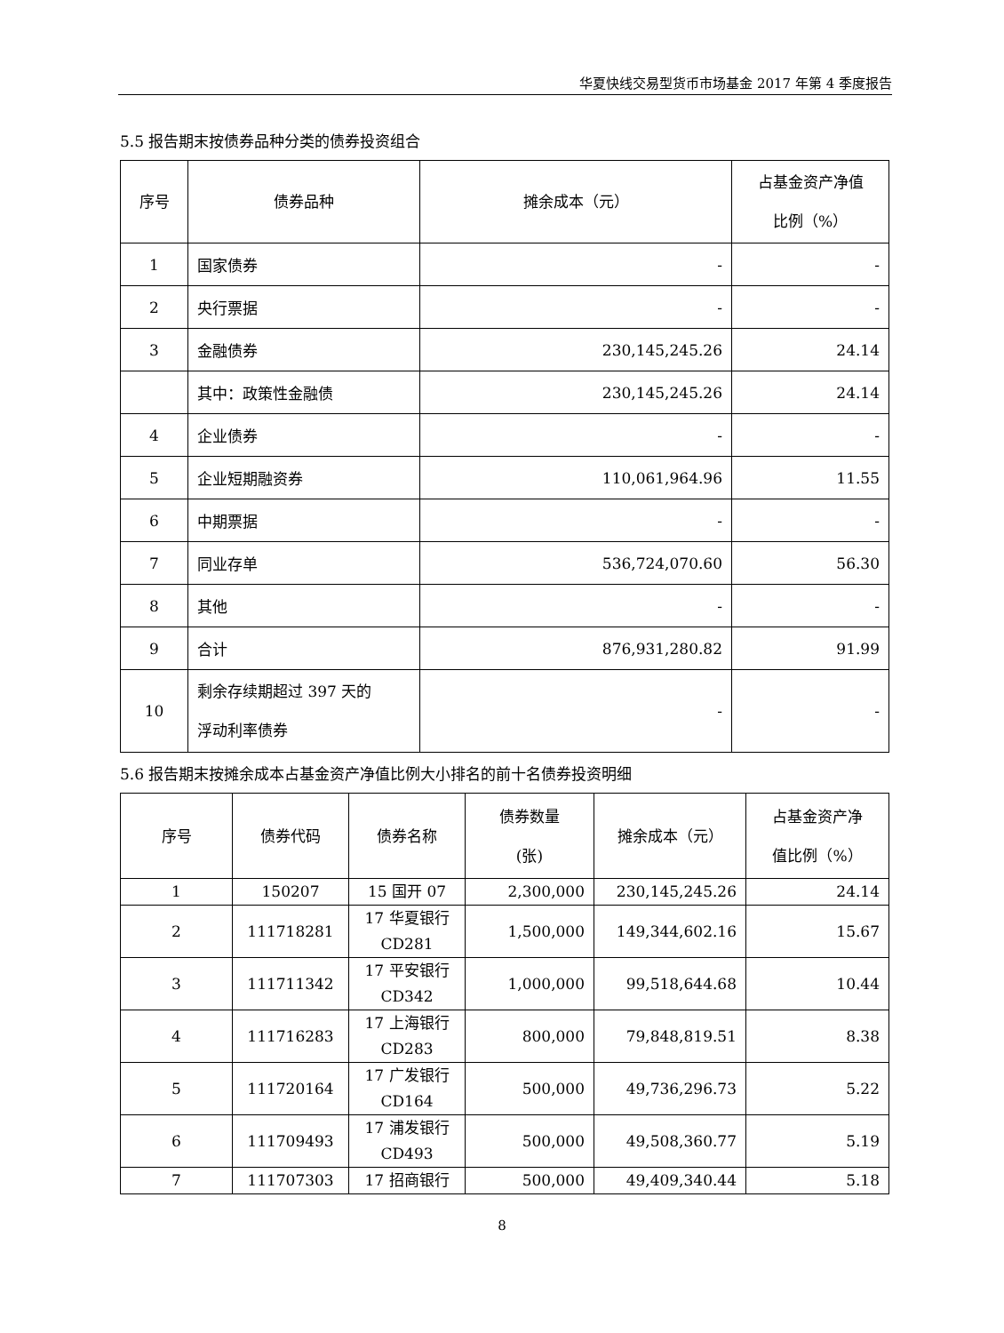华夏快线交易型货币市场基金 2017 年第 4 季度报告
5.5 报告期末按债券品种分类的债券投资组合
| 序号 | 债券品种 | 摊余成本（元） | 占基金资产净值 比例（%） |
| --- | --- | --- | --- |
| 1 | 国家债券 | - | - |
| 2 | 央行票据 | - | - |
| 3 | 金融债券 | 230,145,245.26 | 24.14 |
| | 其中：政策性金融债 | 230,145,245.26 | 24.14 |
| 4 | 企业债券 | - | - |
| 5 | 企业短期融资券 | 110,061,964.96 | 11.55 |
| 6 | 中期票据 | - | - |
| 7 | 同业存单 | 536,724,070.60 | 56.30 |
| 8 | 其他 | - | - |
| 9 | 合计 | 876,931,280.82 | 91.99 |
| 10 | 剩余存续期超过 397 天的 浮动利率债券 | - | - |
5.6 报告期末按摊余成本占基金资产净值比例大小排名的前十名债券投资明细
| 序号 | 债券代码 | 债券名称 | 债券数量 (张) | 摊余成本（元） | 占基金资产净 值比例（%） |
| --- | --- | --- | --- | --- | --- |
| 1 | 150207 | 15 国开 07 | 2,300,000 | 230,145,245.26 | 24.14 |
| 2 | 111718281 | 17 华夏银行 CD281 | 1,500,000 | 149,344,602.16 | 15.67 |
| 3 | 111711342 | 17 平安银行 CD342 | 1,000,000 | 99,518,644.68 | 10.44 |
| 4 | 111716283 | 17 上海银行 CD283 | 800,000 | 79,848,819.51 | 8.38 |
| 5 | 111720164 | 17 广发银行 CD164 | 500,000 | 49,736,296.73 | 5.22 |
| 6 | 111709493 | 17 浦发银行 CD493 | 500,000 | 49,508,360.77 | 5.19 |
| 7 | 111707303 | 17 招商银行 | 500,000 | 49,409,340.44 | 5.18 |
8